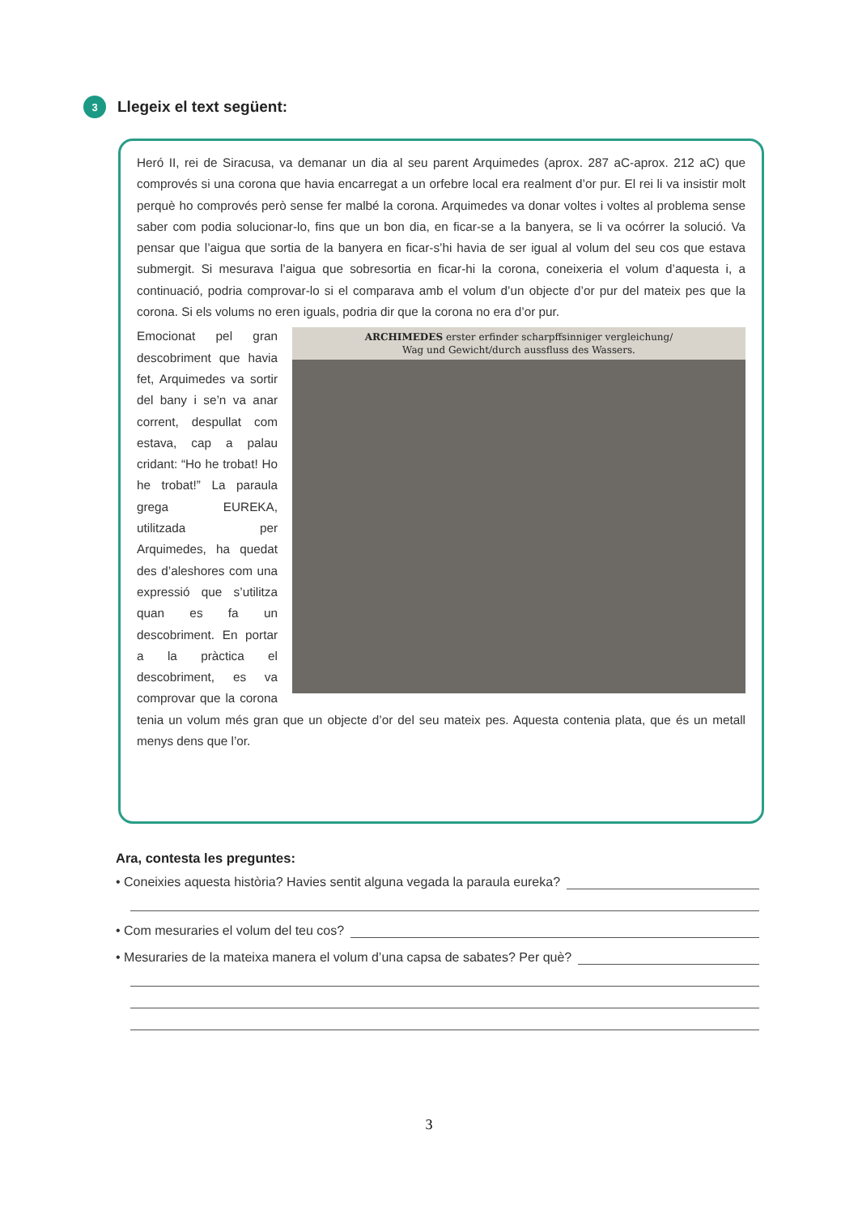3 Llegeix el text següent:
Heró II, rei de Siracusa, va demanar un dia al seu parent Arquimedes (aprox. 287 aC-aprox. 212 aC) que comprovés si una corona que havia encarregat a un orfebre local era realment d’or pur. El rei li va insistir molt perquè ho comprovés però sense fer malbé la corona. Arquimedes va donar voltes i voltes al problema sense saber com podia solucionar-lo, fins que un bon dia, en ficar-se a la banyera, se li va ocórrer la solució. Va pensar que l’aigua que sortia de la banyera en ficar-s’hi havia de ser igual al volum del seu cos que estava submergit. Si mesurava l’aigua que sobresortia en ficar-hi la corona, coneixeria el volum d’aquesta i, a continuació, podria comprovar-lo si el comparava amb el volum d’un objecte d’or pur del mateix pes que la corona. Si els volums no eren iguals, podria dir que la corona no era d’or pur.
ARCHIMEDES erster erfinder scharpffsinniger vergleichung/
Wag und Gewicht/durch aussfluss des Wassers.
Emocionat pel gran descobriment que havia fet, Arquimedes va sortir del bany i se’n va anar corrent, despullat com estava, cap a palau cridant: “Ho he trobat! Ho he trobat!” La paraula grega EUREKA, utilitzada per Arquimedes, ha quedat des d’aleshores com una expressió que s’utilitza quan es fa un descobriment. En portar a la pràctica el descobriment, es va comprovar que la corona tenia un volum més gran que un objecte d’or del seu mateix pes. Aquesta contenia plata, que és un metall menys dens que l’or.
Ara, contesta les preguntes:
• Coneixies aquesta història? Havies sentit alguna vegada la paraula eureka?
• Com mesuraries el volum del teu cos?
• Mesuraries de la mateixa manera el volum d’una capsa de sabates? Per què?
3